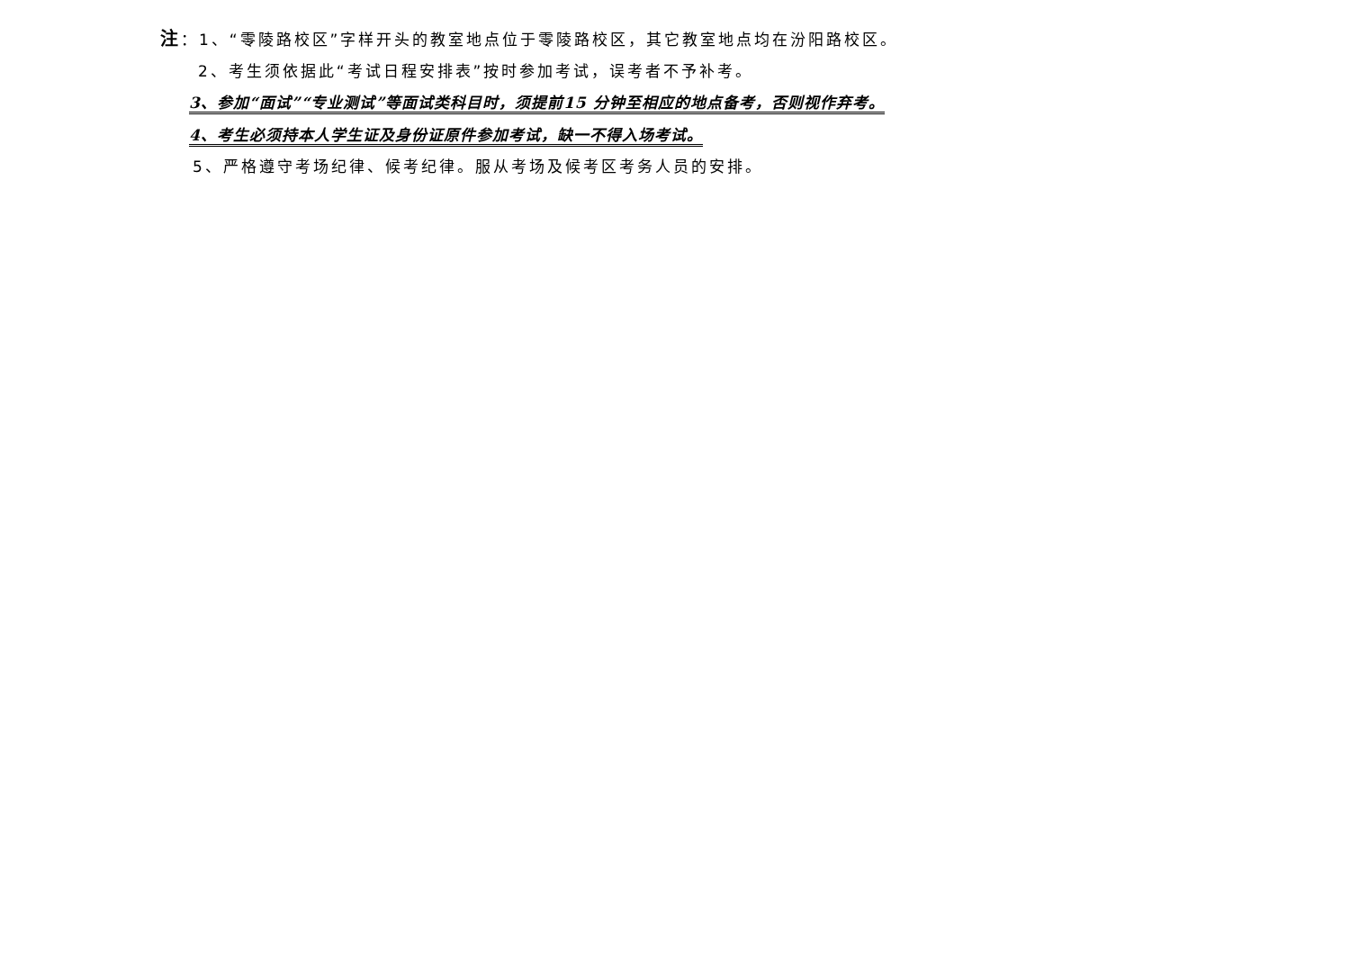注：1、“零陵路校区”字样开头的教室地点位于零陵路校区，其它教室地点均在汾阳路校区。
2、考生须依据此“考试日程安排表”按时参加考试，误考者不予补考。
3、参加“面试”“专业测试”等面试类科目时，须提前15 分钟至相应的地点备考，否则视作弃考。
4、考生必须持本人学生证及身份证原件参加考试，缺一不得入场考试。
5、严格遵守考场纪律、候考纪律。服从考场及候考区考务人员的安排。